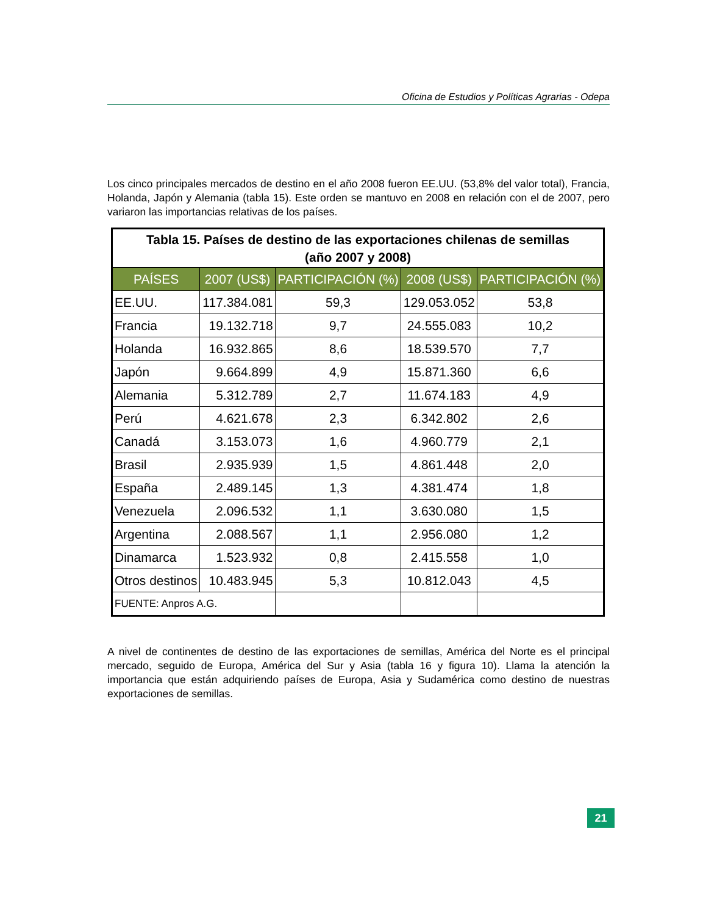Oficina de Estudios y Políticas Agrarias - Odepa
Los cinco principales mercados de destino en el año 2008 fueron EE.UU. (53,8% del valor total), Francia, Holanda, Japón y Alemania (tabla 15). Este orden se mantuvo en 2008 en relación con el de 2007, pero variaron las importancias relativas de los países.
| Tabla 15. Países de destino de las exportaciones chilenas de semillas (año 2007 y 2008) | | | | |
| PAÍSES | 2007 (US$) | PARTICIPACIÓN (%) | 2008 (US$) | PARTICIPACIÓN (%) |
| EE.UU. | 117.384.081 | 59,3 | 129.053.052 | 53,8 |
| Francia | 19.132.718 | 9,7 | 24.555.083 | 10,2 |
| Holanda | 16.932.865 | 8,6 | 18.539.570 | 7,7 |
| Japón | 9.664.899 | 4,9 | 15.871.360 | 6,6 |
| Alemania | 5.312.789 | 2,7 | 11.674.183 | 4,9 |
| Perú | 4.621.678 | 2,3 | 6.342.802 | 2,6 |
| Canadá | 3.153.073 | 1,6 | 4.960.779 | 2,1 |
| Brasil | 2.935.939 | 1,5 | 4.861.448 | 2,0 |
| España | 2.489.145 | 1,3 | 4.381.474 | 1,8 |
| Venezuela | 2.096.532 | 1,1 | 3.630.080 | 1,5 |
| Argentina | 2.088.567 | 1,1 | 2.956.080 | 1,2 |
| Dinamarca | 1.523.932 | 0,8 | 2.415.558 | 1,0 |
| Otros destinos | 10.483.945 | 5,3 | 10.812.043 | 4,5 |
| FUENTE: Anpros A.G. | | | | |
A nivel de continentes de destino de las exportaciones de semillas, América del Norte es el principal mercado, seguido de Europa, América del Sur y Asia (tabla 16 y figura 10). Llama la atención la importancia que están adquiriendo países de Europa, Asia y Sudamérica como destino de nuestras exportaciones de semillas.
21